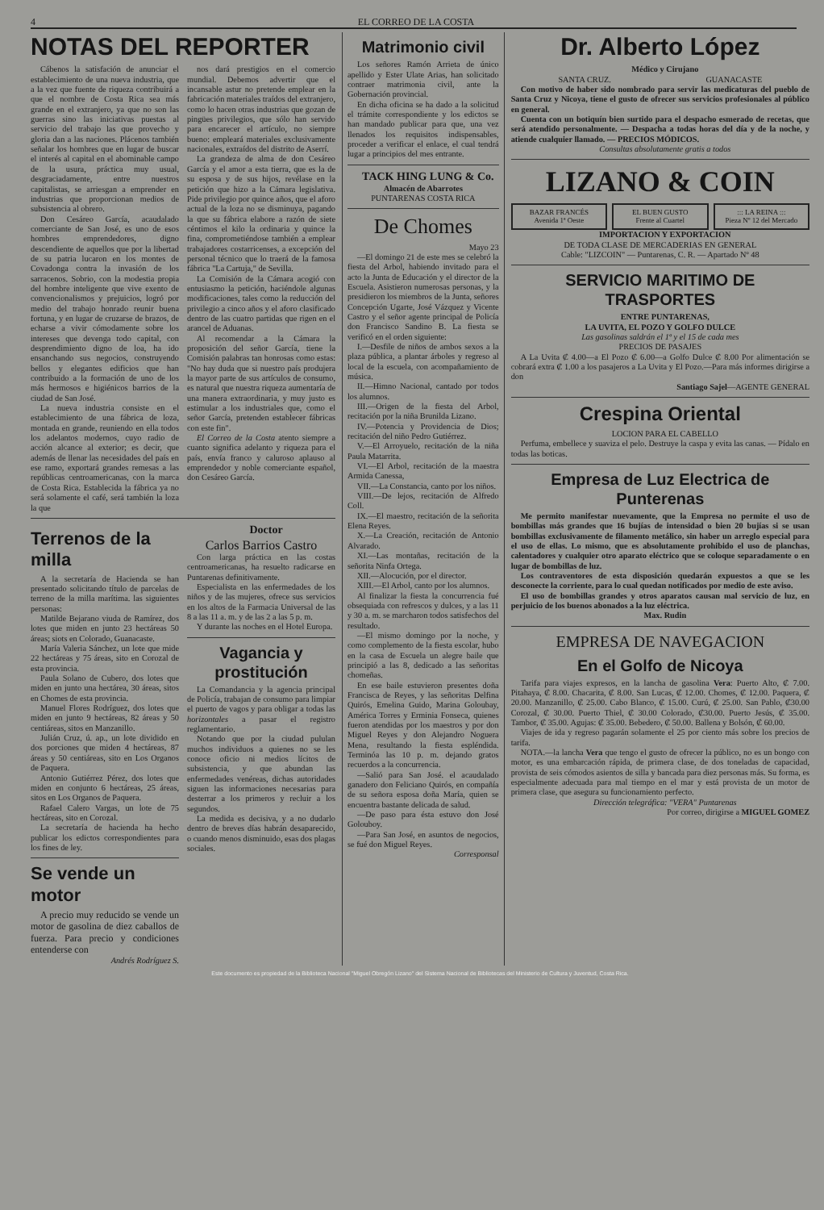4 EL CORREO DE LA COSTA
NOTAS DEL REPORTER
Cábenos la satisfación de anunciar el establecimiento de una nueva industria, que a la vez que fuente de riqueza contribuirá a que el nombre de Costa Rica sea más grande en el extranjero, ya que no son las guerras sino las iniciativas puestas al servicio del trabajo las que provecho y gloria dan a las naciones. Plácenos también señalar los hombres que en lugar de buscar el interés al capital en el abominable campo de la usura, práctica muy usual, desgraciadamente, entre nuestros capitalistas, se arriesgan a emprender en industrias que proporcionan medios de subsistencia al obrero.
Don Cesáreo García, acaudalado comerciante de San José, es uno de esos hombres emprendedores, digno descendiente de aquellos que por la libertad de su patria lucaron en los montes de Covadonga contra la invasión de los sarracenos. Sobrio, con la modestia propia del hombre inteligente que vive exento de convencionalismos y prejuicios, logró por medio del trabajo honrado reunir buena fortuna, y en lugar de cruzarse de brazos, de echarse a vivir cómodamente sobre los intereses que devenga todo capital, con desprendimiento digno de loa, ha ido ensanchando sus negocios, construyendo bellos y elegantes edificios que han contribuido a la formación de uno de los más hermosos e higiénicos barrios de la ciudad de San José.
La nueva industria consiste en el establecimiento de una fábrica de loza, montada en grande, reuniendo en ella todos los adelantos modernos, cuyo radio de acción alcance al exterior; es decir, que además de llenar las necesidades del país en ese ramo, exportará grandes remesas a las repúblicas centroamericanas, con la marca de Costa Rica. Establecida la fábrica ya no será solamente el café, será también la loza la que
nos dará prestigios en el comercio mundial. Debemos advertir que el incansable astur no pretende emplear en la fabricación materiales traídos del extranjero, como lo hacen otras industrias que gozan de pingües privilegios, que sólo han servido para encarecer el artículo, no siempre bueno: empleará materiales exclusivamente nacionales, extraídos del distrito de Aserrí.
La grandeza de alma de don Cesáreo García y el amor a esta tierra, que es la de su esposa y de sus hijos, revélase en la petición que hizo a la Cámara legislativa. Pide privilegio por quince años, que el aforo actual de la loza no se disminuya, pagando la que su fábrica elabore a razón de siete céntimos el kilo la ordinaria y quince la fina, comprometiéndose también a emplear trabajadores costarricenses, a excepción del personal técnico que lo traerá de la famosa fábrica "La Cartuja," de Sevilla.
La Comisión de la Cámara acogió con entusiasmo la petición, haciéndole algunas modificaciones, tales como la reducción del privilegio a cinco años y el aforo clasificado dentro de las cuatro partidas que rigen en el arancel de Aduanas.
Al recomendar a la Cámara la proposición del señor García, tiene la Comisión palabras tan honrosas como estas: "No hay duda que si nuestro país produjera la mayor parte de sus artículos de consumo, es natural que nuestra riqueza aumentaría de una manera extraordinaria, y muy justo es estimular a los industriales que, como el señor García, pretenden establecer fábricas con este fin".
El Correo de la Costa atento siempre a cuanto significa adelanto y riqueza para el país, envía franco y caluroso aplauso al emprendedor y noble comerciante español, don Cesáreo García.
Terrenos de la milla
A la secretaría de Hacienda se han presentado solicitando título de parcelas de terreno de la milla marítima. las siguientes personas:
Matilde Bejarano viuda de Ramírez, dos lotes que miden en junto 23 hectáreas 50 áreas; siots en Colorado, Guanacaste.
María Valeria Sánchez, un lote que mide 22 hectáreas y 75 áreas, sito en Corozal de esta provincia.
Paula Solano de Cubero, dos lotes que miden en junto una hectárea, 30 áreas, sitos en Chomes de esta provincia.
Manuel Flores Rodríguez, dos lotes que miden en junto 9 hectáreas, 82 áreas y 50 centiáreas, sitos en Manzanillo.
Julián Cruz, ú. ap., un lote dividido en dos porciones que miden 4 hectáreas, 87 áreas y 50 centiáreas, sito en Los Organos de Paquera.
Antonio Gutiérrez Pérez, dos lotes que miden en conjunto 6 hectáreas, 25 áreas, sitos en Los Organos de Paquera.
Rafael Calero Vargas, un lote de 75 hectáreas, sito en Corozal.
La secretaría de hacienda ha hecho publicar los edictos correspondientes para los fines de ley.
Se vende un motor
A precio muy reducido se vende un motor de gasolina de diez caballos de fuerza. Para precio y condiciones entenderse con
Andrés Rodríguez S.
Doctor
Carlos Barrios Castro
Con larga práctica en las costas centroamericanas, ha resuelto radicarse en Puntarenas definitivamente.
Especialista en las enfermedades de los niños y de las mujeres, ofrece sus servicios en los altos de la Farmacia Universal de las 8 a las 11 a. m. y de las 2 a las 5 p. m.
Y durante las noches en el Hotel Europa.
Vagancia y prostitución
La Comandancia y la agencia principal de Policía, trabajan de consumo para limpiar el puerto de vagos y para obligar a todas las horizontales a pasar el registro reglamentario.
Notando que por la ciudad pululan muchos individuos a quienes no se les conoce oficio ni medios lícitos de subsistencia, y que abundan las enfermedades venéreas, dichas autoridades siguen las informaciones necesarias para desterrar a los primeros y recluir a los segundos.
La medida es decisiva, y a no dudarlo dentro de breves días habrán desaparecido, o cuando menos disminuido, esas dos plagas sociales.
Matrimonio civil
Los señores Ramón Arrieta de único apellido y Ester Ulate Arias, han solicitado contraer matrimonia civil, ante la Gobernación provincial.
En dicha oficina se ha dado a la solicitud el trámite correspondiente y los edictos se han mandado publicar para que, una vez llenados los requisitos indispensables, proceder a verificar el enlace, el cual tendrá lugar a principios del mes entrante.
TACK HING LUNG & Co.
Almacén de Abarrotes
PUNTARENAS COSTA RICA
De Chomes
Mayo 23
—El domingo 21 de este mes se celebró la fiesta del Arbol, habiendo invitado para el acto la Junta de Educación y el director de la Escuela. Asistieron numerosas personas, y la presidieron los miembros de la Junta, señores Concepción Ugarte, José Vázquez y Vicente Castro y el señor agente principal de Policía don Francisco Sandino B. La fiesta se verificó en el orden siguiente:
I.—Desfile de niños de ambos sexos a la plaza pública, a plantar árboles y regreso al local de la escuela, con acompañamiento de música.
II.—Himno Nacional, cantado por todos los alumnos.
III.—Origen de la fiesta del Arbol, recitación por la niña Brunilda Lizano.
IV.—Potencia y Providencia de Dios; recitación del niño Pedro Gutiérrez.
V.—El Arroyuelo, recitación de la niña Paula Matarrita.
VI.—El Arbol, recitación de la maestra Armida Canessa,
VII.—La Constancia, canto por los niños.
VIII.—De lejos, recitación de Alfredo Coll.
IX.—El maestro, recitación de la señorita Elena Reyes.
X.—La Creación, recitación de Antonio Alvarado.
XI.—Las montañas, recitación de la señorita Ninfa Ortega.
XII.—Alocución, por el director.
XIII.—El Arbol, canto por los alumnos.
Al finalizar la fiesta la concurrencia fué obsequiada con refrescos y dulces, y a las 11 y 30 a. m. se marcharon todos satisfechos del resultado.
—El mismo domingo por la noche, y como complemento de la fiesta escolar, hubo en la casa de Escuela un alegre baile que principió a las 8, dedicado a las señoritas chomeñas.
En ese baile estuvieron presentes doña Francisca de Reyes, y las señoritas Delfina Quirós, Emelina Guido, Marina Goloubay, América Torres y Erminia Fonseca, quienes fueron atendidas por los maestros y por don Miguel Reyes y don Alejandro Noguera Mena, resultando la fiesta espléndida. Terminóa las 10 p. m. dejando gratos recuerdos a la concurrencia.
—Salió para San José. el acaudalado ganadero don Feliciano Quirós, en compañía de su señora esposa doña María, quien se encuentra bastante delicada de salud.
—De paso para ésta estuvo don José Golouboy.
—Para San José, en asuntos de negocios, se fué don Miguel Reyes.
Corresponsal
Dr. Alberto López
Médico y Cirujano
SANTA CRUZ. GUANACASTE
Con motivo de haber sido nombrado para servir las medicaturas del pueblo de Santa Cruz y Nicoya, tiene el gusto de ofrecer sus servicios profesionales al público en general.
Cuenta con un botiquín bien surtido para el despacho esmerado de recetas, que será atendido personalmente. — Despacha a todas horas del día y de la noche, y atiende cualquier llamado. — PRECIOS MÓDICOS.
Consultas absolutamente gratis a todos
LIZANO & COIN
BAZAR FRANCÉS
Avenida 1ª Oeste
EL BUEN GUSTO
Frente al Cuartel
::: LA REINA :::
Pieza Nº 12 del Mercado
IMPORTACION Y EXPORTACION
DE TODA CLASE DE MERCADERIAS EN GENERAL
Cable: "LIZCOIN" — Puntarenas, C. R. — Apartado Nº 48
SERVICIO MARITIMO DE TRASPORTES
ENTRE PUNTARENAS,
LA UVITA, EL POZO Y GOLFO DULCE
Las gasolinas saldrán el 1º y el 15 de cada mes
PRECIOS DE PASAJES
A La Uvita ₡ 4.00—a El Pozo ₡ 6.00—a Golfo Dulce ₡ 8.00 Por alimentación se cobrará extra ₡ 1.00 a los pasajeros a La Uvita y El Pozo.—Para más informes dirigirse a don
Santiago Sajel—AGENTE GENERAL
Crespina Oriental
LOCION PARA EL CABELLO
Perfuma, embellece y suaviza el pelo. Destruye la caspa y evita las canas. — Pídalo en todas las boticas.
Empresa de Luz Electrica de Punterenas
Me permito manifestar nuevamente, que la Empresa no permite el uso de bombillas más grandes que 16 bujías de intensidad o bien 20 bujías si se usan bombillas exclusivamente de filamento metálico, sin haber un arreglo especial para el uso de ellas. Lo mismo, que es absolutamente prohibido el uso de planchas, calentadores y cualquier otro aparato eléctrico que se coloque separadamente o en lugar de bombillas de luz.
Los contraventores de esta disposición quedarán expuestos a que se les desconecte la corriente, para lo cual quedan notificados por medio de este aviso.
El uso de bombillas grandes y otros aparatos causan mal servicio de luz, en perjuicio de los buenos abonados a la luz eléctrica.
Max. Rudin
EMPRESA DE NAVEGACION
En el Golfo de Nicoya
Tarifa para viajes expresos, en la lancha de gasolina Vera: Puerto Alto, ₡ 7.00. Pitahaya, ₡ 8.00. Chacarita, ₡ 8.00. San Lucas, ₡ 12.00. Chomes, ₡ 12.00. Paquera, ₡ 20.00. Manzanillo, ₡ 25.00. Cabo Blanco, ₡ 15.00. Curú, ₡ 25.00. San Pablo, ₡30.00 Corozal, ₡ 30.00. Puerto Thiel, ₡ 30.00 Colorado, ₡30.00. Puerto Jesús, ₡ 35.00. Tambor, ₡ 35.00. Agujas: ₡ 35.00. Bebedero, ₡ 50.00. Ballena y Bolsón, ₡ 60.00.
Viajes de ida y regreso pagarán solamente el 25 por ciento más sobre los precios de tarifa.
NOTA.—la lancha Vera que tengo el gusto de ofrecer la público, no es un bongo con motor, es una embarcación rápida, de primera clase, de dos toneladas de capacidad, provista de seis cómodos asientos de silla y bancada para diez personas más. Su forma, es especialmente adecuada para mal tiempo en el mar y está provista de un motor de primera clase, que asegura su funcionamiento perfecto.
Dirección telegráfica: "VERA" Puntarenas
Por correo, dirigirse a MIGUEL GOMEZ
Este documento es propiedad de la Biblioteca Nacional "Miguel Obregón Lizano" del Sistema Nacional de Bibliotecas del Ministerio de Cultura y Juventud, Costa Rica.